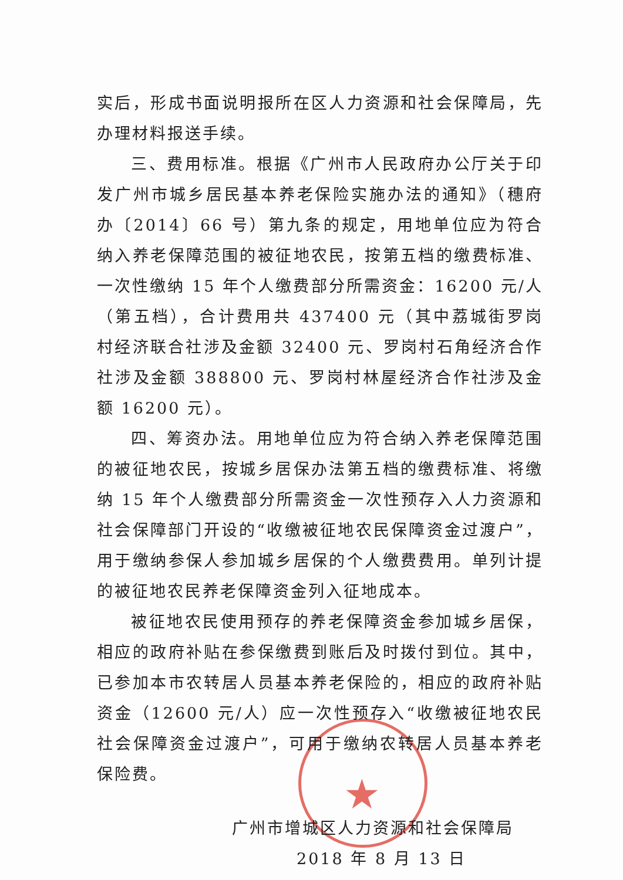★
实后，形成书面说明报所在区人力资源和社会保障局，先办理材料报送手续。
三、费用标准。根据《广州市人民政府办公厅关于印发广州市城乡居民基本养老保险实施办法的通知》（穗府办〔2014〕66 号）第九条的规定，用地单位应为符合纳入养老保障范围的被征地农民，按第五档的缴费标准、一次性缴纳 15 年个人缴费部分所需资金：16200 元/人（第五档），合计费用共 437400 元（其中荔城街罗岗村经济联合社涉及金额 32400 元、罗岗村石角经济合作社涉及金额 388800 元、罗岗村林屋经济合作社涉及金额 16200 元）。
四、筹资办法。用地单位应为符合纳入养老保障范围的被征地农民，按城乡居保办法第五档的缴费标准、将缴纳 15 年个人缴费部分所需资金一次性预存入人力资源和社会保障部门开设的“收缴被征地农民保障资金过渡户”，用于缴纳参保人参加城乡居保的个人缴费费用。单列计提的被征地农民养老保障资金列入征地成本。
被征地农民使用预存的养老保障资金参加城乡居保，相应的政府补贴在参保缴费到账后及时拨付到位。其中，已参加本市农转居人员基本养老保险的，相应的政府补贴资金（12600 元/人）应一次性预存入“收缴被征地农民社会保障资金过渡户”，可用于缴纳农转居人员基本养老保险费。
广州市增城区人力资源和社会保障局
2018 年 8 月 13 日